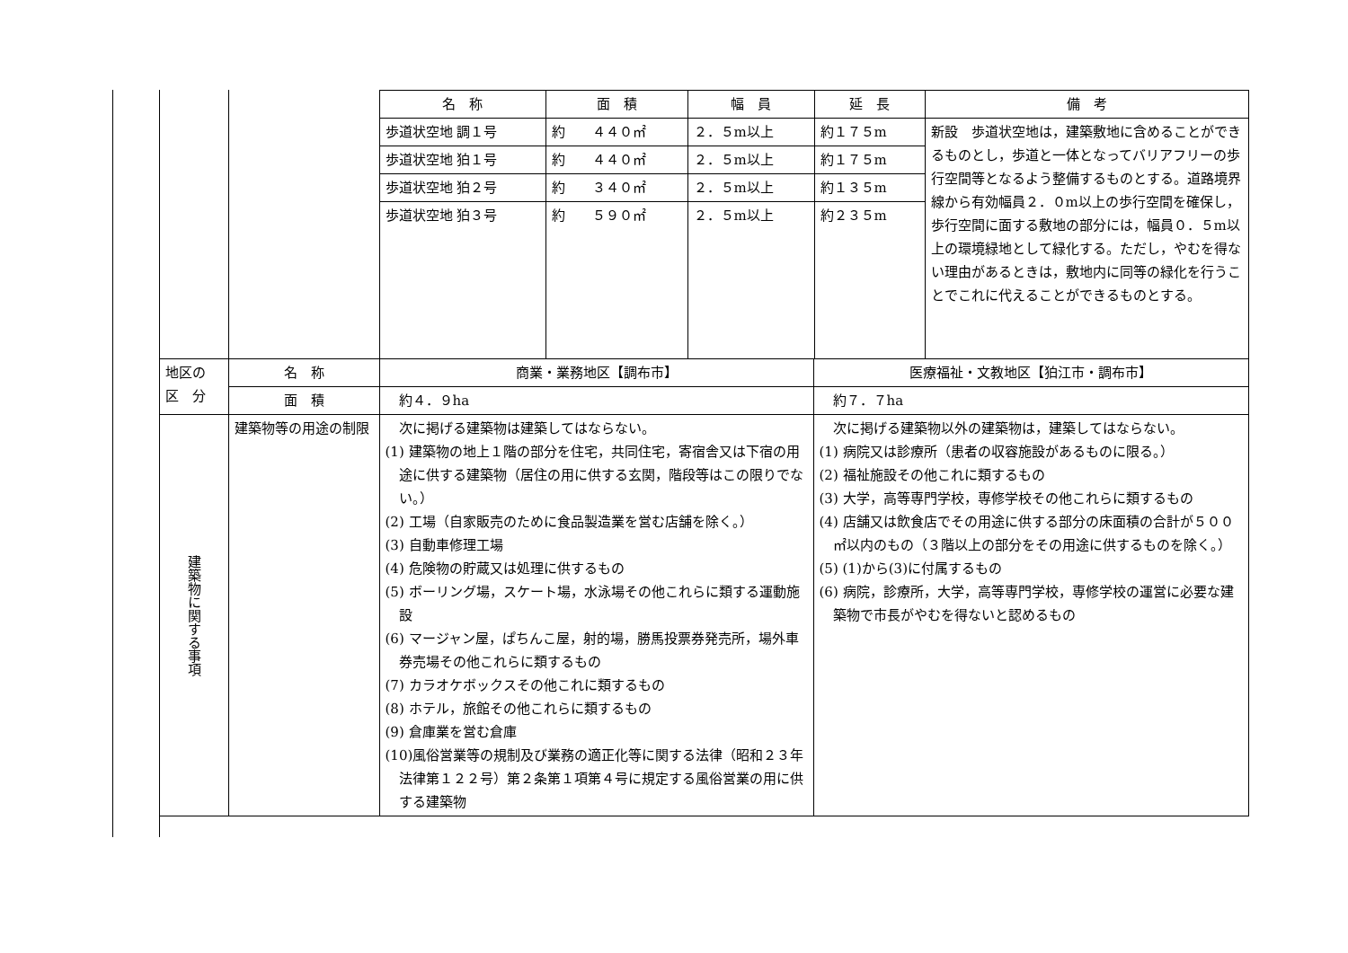| | | / 名 称 / 面 積 / 幅 員 / 延 長 / 備 考 / / --- / --- / --- / --- / --- / / 歩道状空地 調１号 / 約 ４４０㎡ / ２．５m以上 / 約１７５m / 新設 歩道状空地は，建築敷地に含めることができるものとし，歩道と一体となってバリアフリーの歩行空間等となるよう整備するものとする。道路境界線から有効幅員２．０m以上の歩行空間を確保し，歩行空間に面する敷地の部分には，幅員０．５m以上の環境緑地として緑化する。ただし，やむを得ない理由があるときは，敷地内に同等の緑化を行うことでこれに代えることができるものとする。 / / 歩道状空地 狛１号 / 約 ４４０㎡ / ２．５m以上 / 約１７５m / / / 歩道状空地 狛２号 / 約 ３４０㎡ / ２．５m以上 / 約１３５m / / / 歩道状空地 狛３号 / 約 ５９０㎡ / ２．５m以上 / 約２３５m / / | |
| 地区の 区 分 | 名 称 | 商業・業務地区【調布市】 | 医療福祉・文教地区【狛江市・調布市】 |
| | 面 積 | 約４．９ha | 約７．７ha |
| 建築物に関する事項 | 建築物等の用途の制限 | 次に掲げる建築物は建築してはならない。 (1) 建築物の地上１階の部分を住宅，共同住宅，寄宿舎又は下宿の用途に供する建築物（居住の用に供する玄関，階段等はこの限りでない。） (2) 工場（自家販売のために食品製造業を営む店舗を除く。） (3) 自動車修理工場 (4) 危険物の貯蔵又は処理に供するもの (5) ボーリング場，スケート場，水泳場その他これらに類する運動施設 (6) マージャン屋，ぱちんこ屋，射的場，勝馬投票券発売所，場外車券売場その他これらに類するもの (7) カラオケボックスその他これに類するもの (8) ホテル，旅館その他これらに類するもの (9) 倉庫業を営む倉庫 (10)風俗営業等の規制及び業務の適正化等に関する法律（昭和２３年法律第１２２号）第２条第１項第４号に規定する風俗営業の用に供する建築物 | 次に掲げる建築物以外の建築物は，建築してはならない。 (1) 病院又は診療所（患者の収容施設があるものに限る。） (2) 福祉施設その他これに類するもの (3) 大学，高等専門学校，専修学校その他これらに類するもの (4) 店舗又は飲食店でその用途に供する部分の床面積の合計が５００㎡以内のもの（３階以上の部分をその用途に供するものを除く。） (5) (1)から(3)に付属するもの (6) 病院，診療所，大学，高等専門学校，専修学校の運営に必要な建築物で市長がやむを得ないと認めるもの |